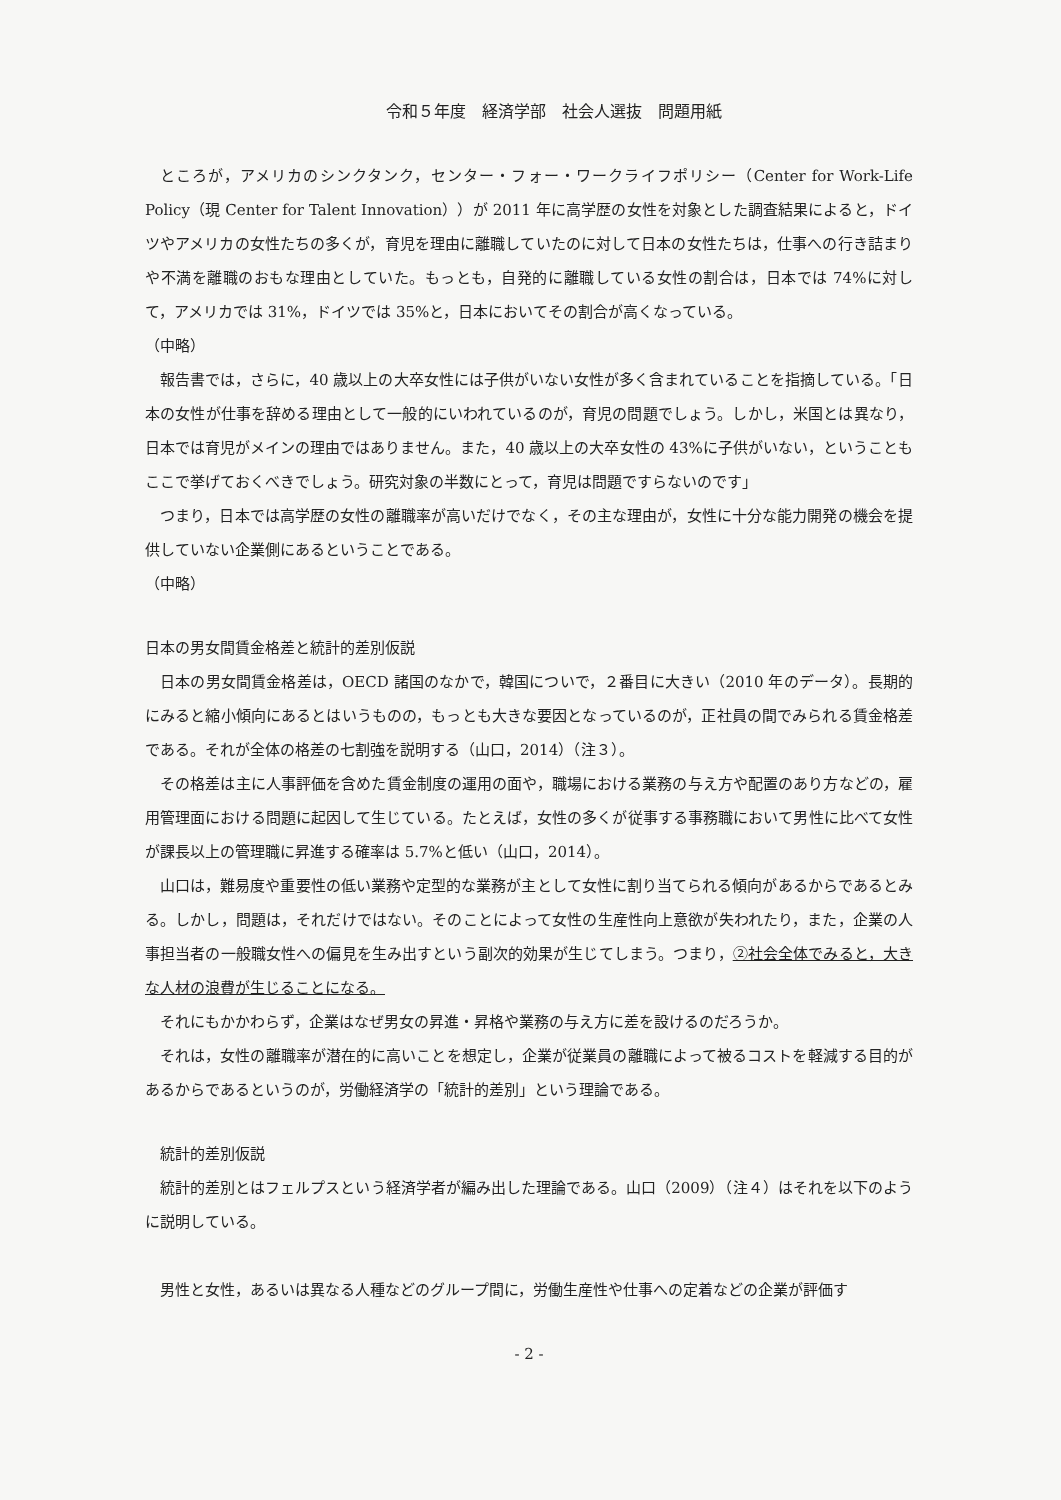令和５年度　経済学部　社会人選抜　問題用紙
ところが，アメリカのシンクタンク，センター・フォー・ワークライフポリシー（Center for Work-Life Policy（現 Center for Talent Innovation））が 2011 年に高学歴の女性を対象とした調査結果によると，ドイツやアメリカの女性たちの多くが，育児を理由に離職していたのに対して日本の女性たちは，仕事への行き詰まりや不満を離職のおもな理由としていた。もっとも，自発的に離職している女性の割合は，日本では 74%に対して，アメリカでは 31%，ドイツでは 35%と，日本においてその割合が高くなっている。
（中略）
報告書では，さらに，40 歳以上の大卒女性には子供がいない女性が多く含まれていることを指摘している。「日本の女性が仕事を辞める理由として一般的にいわれているのが，育児の問題でしょう。しかし，米国とは異なり，日本では育児がメインの理由ではありません。また，40 歳以上の大卒女性の 43%に子供がいない，ということもここで挙げておくべきでしょう。研究対象の半数にとって，育児は問題ですらないのです」
つまり，日本では高学歴の女性の離職率が高いだけでなく，その主な理由が，女性に十分な能力開発の機会を提供していない企業側にあるということである。
（中略）
日本の男女間賃金格差と統計的差別仮説
日本の男女間賃金格差は，OECD 諸国のなかで，韓国についで，２番目に大きい（2010 年のデータ）。長期的にみると縮小傾向にあるとはいうものの，もっとも大きな要因となっているのが，正社員の間でみられる賃金格差である。それが全体の格差の七割強を説明する（山口，2014）（注３）。
その格差は主に人事評価を含めた賃金制度の運用の面や，職場における業務の与え方や配置のあり方などの，雇用管理面における問題に起因して生じている。たとえば，女性の多くが従事する事務職において男性に比べて女性が課長以上の管理職に昇進する確率は 5.7%と低い（山口，2014）。
山口は，難易度や重要性の低い業務や定型的な業務が主として女性に割り当てられる傾向があるからであるとみる。しかし，問題は，それだけではない。そのことによって女性の生産性向上意欲が失われたり，また，企業の人事担当者の一般職女性への偏見を生み出すという副次的効果が生じてしまう。つまり，②社会全体でみると，大きな人材の浪費が生じることになる。
それにもかかわらず，企業はなぜ男女の昇進・昇格や業務の与え方に差を設けるのだろうか。
それは，女性の離職率が潜在的に高いことを想定し，企業が従業員の離職によって被るコストを軽減する目的があるからであるというのが，労働経済学の「統計的差別」という理論である。
　統計的差別仮説
統計的差別とはフェルプスという経済学者が編み出した理論である。山口（2009）（注４）はそれを以下のように説明している。
男性と女性，あるいは異なる人種などのグループ間に，労働生産性や仕事への定着などの企業が評価す
- 2 -